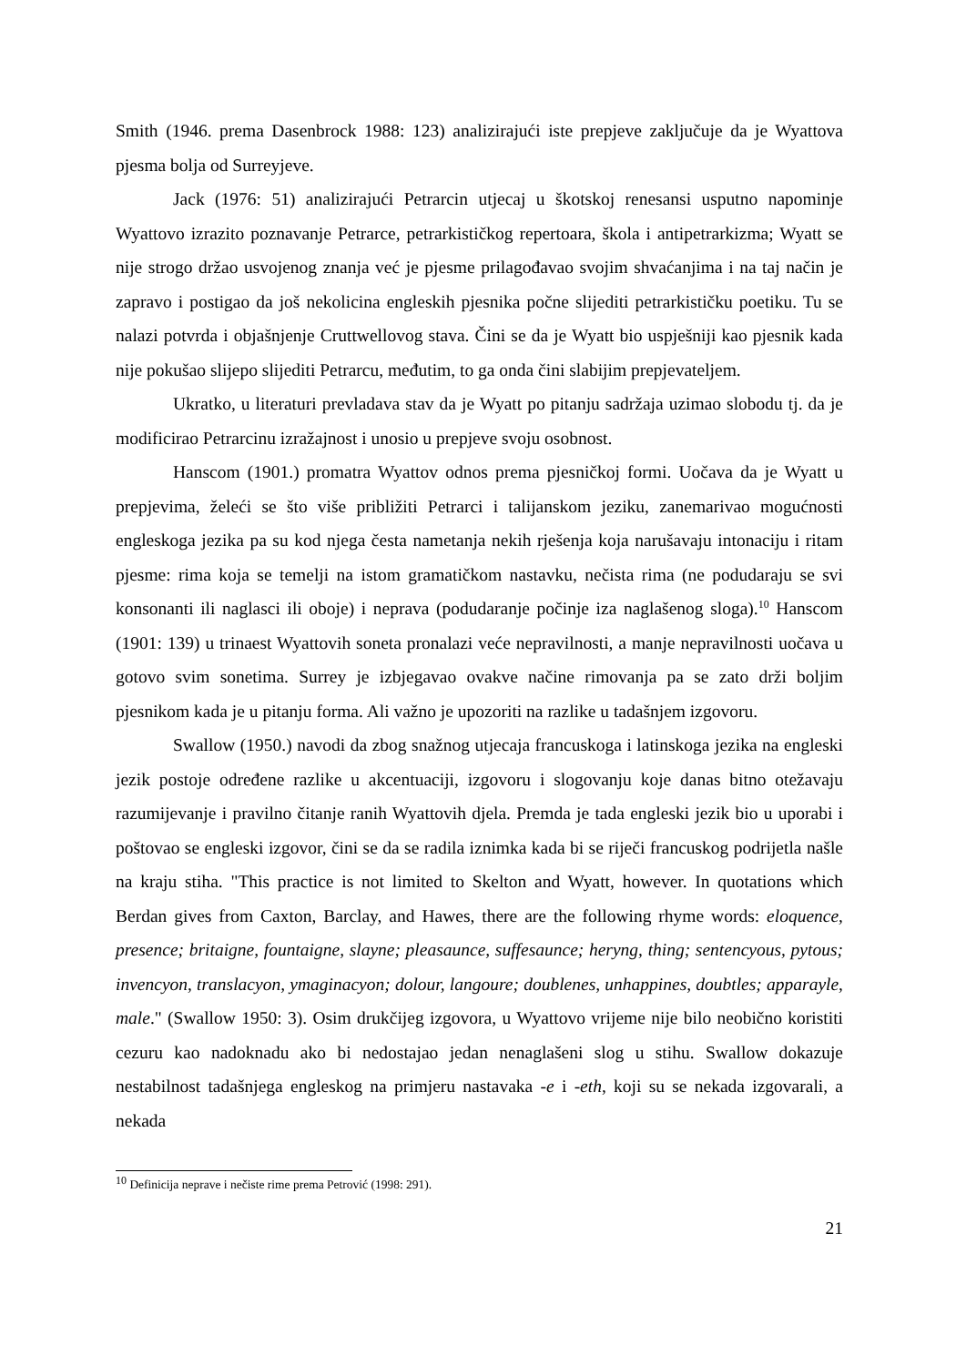Smith (1946. prema Dasenbrock 1988: 123) analizirajući iste prepjeve zaključuje da je Wyattova pjesma bolja od Surreyjeve.
Jack (1976: 51) analizirajući Petrarcin utjecaj u škotskoj renesansi usputno napominje Wyattovo izrazito poznavanje Petrarce, petrarkističkog repertoara, škola i antipetrarkizma; Wyatt se nije strogo držao usvojenog znanja već je pjesme prilagođavao svojim shvaćanjima i na taj način je zapravo i postigao da još nekolicina engleskih pjesnika počne slijediti petrarkističku poetiku. Tu se nalazi potvrda i objašnjenje Cruttwellovog stava. Čini se da je Wyatt bio uspješniji kao pjesnik kada nije pokušao slijepo slijediti Petrarcu, međutim, to ga onda čini slabijim prepjevateljem.
Ukratko, u literaturi prevladava stav da je Wyatt po pitanju sadržaja uzimao slobodu tj. da je modificirao Petrarcinu izražajnost i unosio u prepjeve svoju osobnost.
Hanscom (1901.) promatra Wyattov odnos prema pjesničkoj formi. Uočava da je Wyatt u prepjevima, želeći se što više približiti Petrarci i talijanskom jeziku, zanemarivao mogućnosti engleskoga jezika pa su kod njega česta nametanja nekih rješenja koja narušavaju intonaciju i ritam pjesme: rima koja se temelji na istom gramatičkom nastavku, nečista rima (ne podudaraju se svi konsonanti ili naglasci ili oboje) i neprava (podudaranje počinje iza naglašenog sloga).<sup>10</sup> Hanscom (1901: 139) u trinaest Wyattovih soneta pronalazi veće nepravilnosti, a manje nepravilnosti uočava u gotovo svim sonetima. Surrey je izbjegavao ovakve načine rimovanja pa se zato drži boljim pjesnikom kada je u pitanju forma. Ali važno je upozoriti na razlike u tadašnjem izgovoru.
Swallow (1950.) navodi da zbog snažnog utjecaja francuskoga i latinskoga jezika na engleski jezik postoje određene razlike u akcentuaciji, izgovoru i slogovanju koje danas bitno otežavaju razumijevanje i pravilno čitanje ranih Wyattovih djela. Premda je tada engleski jezik bio u uporabi i poštovao se engleski izgovor, čini se da se radila iznimka kada bi se riječi francuskog podrijetla našle na kraju stiha. "This practice is not limited to Skelton and Wyatt, however. In quotations which Berdan gives from Caxton, Barclay, and Hawes, there are the following rhyme words: eloquence, presence; britaigne, fountaigne, slayne; pleasaunce, suffesaunce; heryng, thing; sentencyous, pytous; invencyon, translacyon, ymaginacyon; dolour, langoure; doublenes, unhappines, doubtles; apparayle, male." (Swallow 1950: 3). Osim drukčijeg izgovora, u Wyattovo vrijeme nije bilo neobično koristiti cezuru kao nadoknadu ako bi nedostajao jedan nenaglašeni slog u stihu. Swallow dokazuje nestabilnost tadašnjega engleskog na primjeru nastavaka -e i -eth, koji su se nekada izgovarali, a nekada
<sup>10</sup> Definicija neprave i nečiste rime prema Petrović (1998: 291).
21